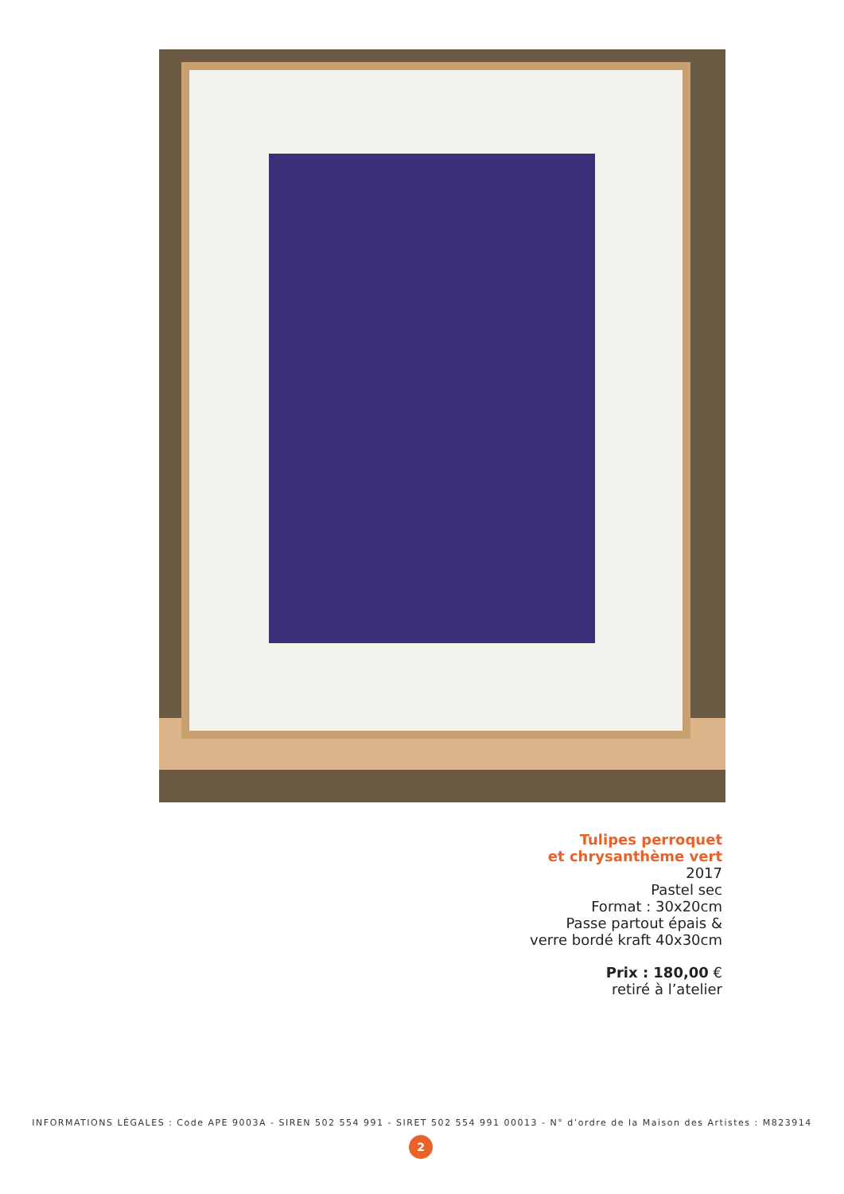Tulipes perroquet
et chrysanthème vert
2017
Pastel sec
Format : 30x20cm
Passe partout épais &
verre bordé kraft 40x30cm
Prix : 180,00 €
retiré à l’atelier
INFORMATIONS LÉGALES : Code APE 9003A - SIREN 502 554 991 - SIRET 502 554 991 00013 - N° d’ordre de la Maison des Artistes : M823914
2